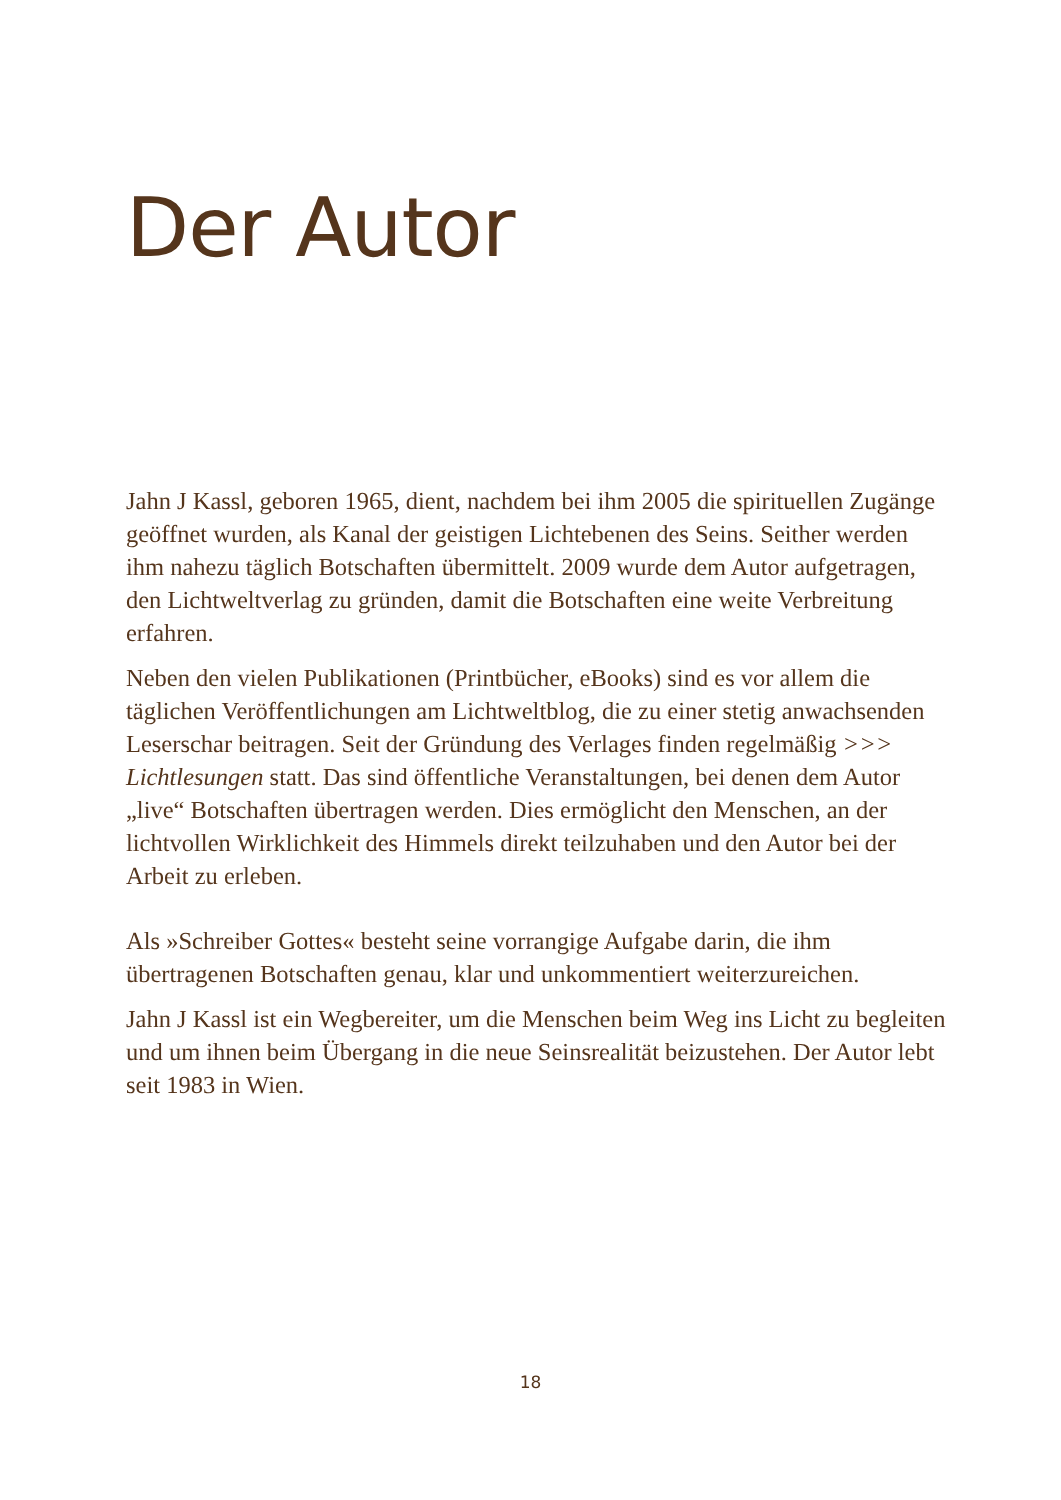Der Autor
Jahn J Kassl, geboren 1965, dient, nachdem bei ihm 2005 die spirituellen Zugänge geöffnet wurden, als Kanal der geistigen Lichtebenen des Seins. Seither werden ihm nahezu täglich Botschaften übermittelt. 2009 wurde dem Autor aufgetragen, den Lichtweltverlag zu gründen, damit die Botschaften eine weite Verbreitung erfahren.
Neben den vielen Publikationen (Printbücher, eBooks) sind es vor allem die täglichen Veröffentlichungen am Lichtweltblog, die zu einer stetig anwachsenden Leserschar beitragen. Seit der Gründung des Verlages finden regelmäßig >>> Lichtlesungen statt. Das sind öffentliche Veranstaltungen, bei denen dem Autor „live“ Botschaften übertragen werden. Dies ermöglicht den Menschen, an der lichtvollen Wirklichkeit des Himmels direkt teilzuhaben und den Autor bei der Arbeit zu erleben.
Als »Schreiber Gottes« besteht seine vorrangige Aufgabe darin, die ihm übertragenen Botschaften genau, klar und unkommentiert weiterzureichen.
Jahn J Kassl ist ein Wegbereiter, um die Menschen beim Weg ins Licht zu begleiten und um ihnen beim Übergang in die neue Seinsrealität beizustehen. Der Autor lebt seit 1983 in Wien.
18